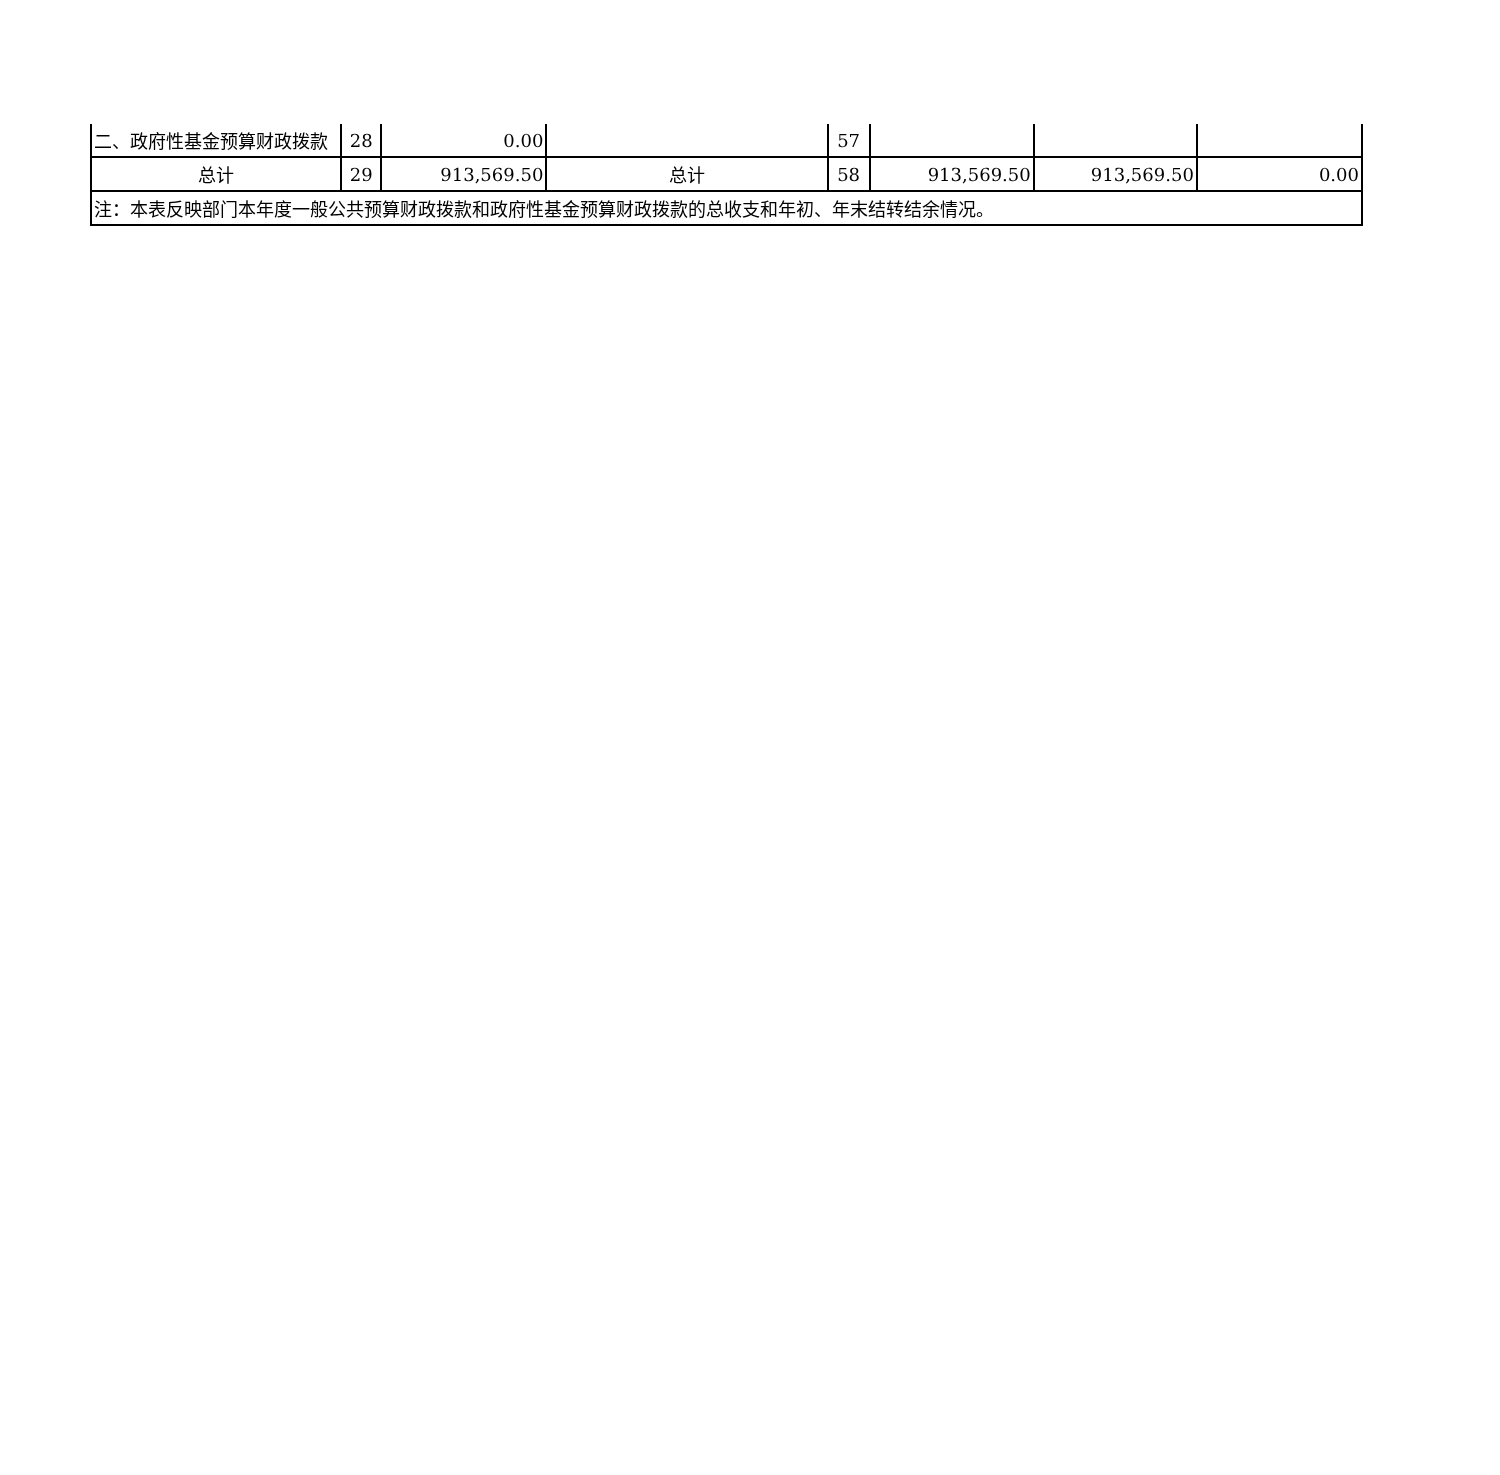| 二、政府性基金预算财政拨款 | 28 | 0.00 | | 57 | | | |
| 总计 | 29 | 913,569.50 | 总计 | 58 | 913,569.50 | 913,569.50 | 0.00 |
| 注：本表反映部门本年度一般公共预算财政拨款和政府性基金预算财政拨款的总收支和年初、年末结转结余情况。 | | | | | | | |